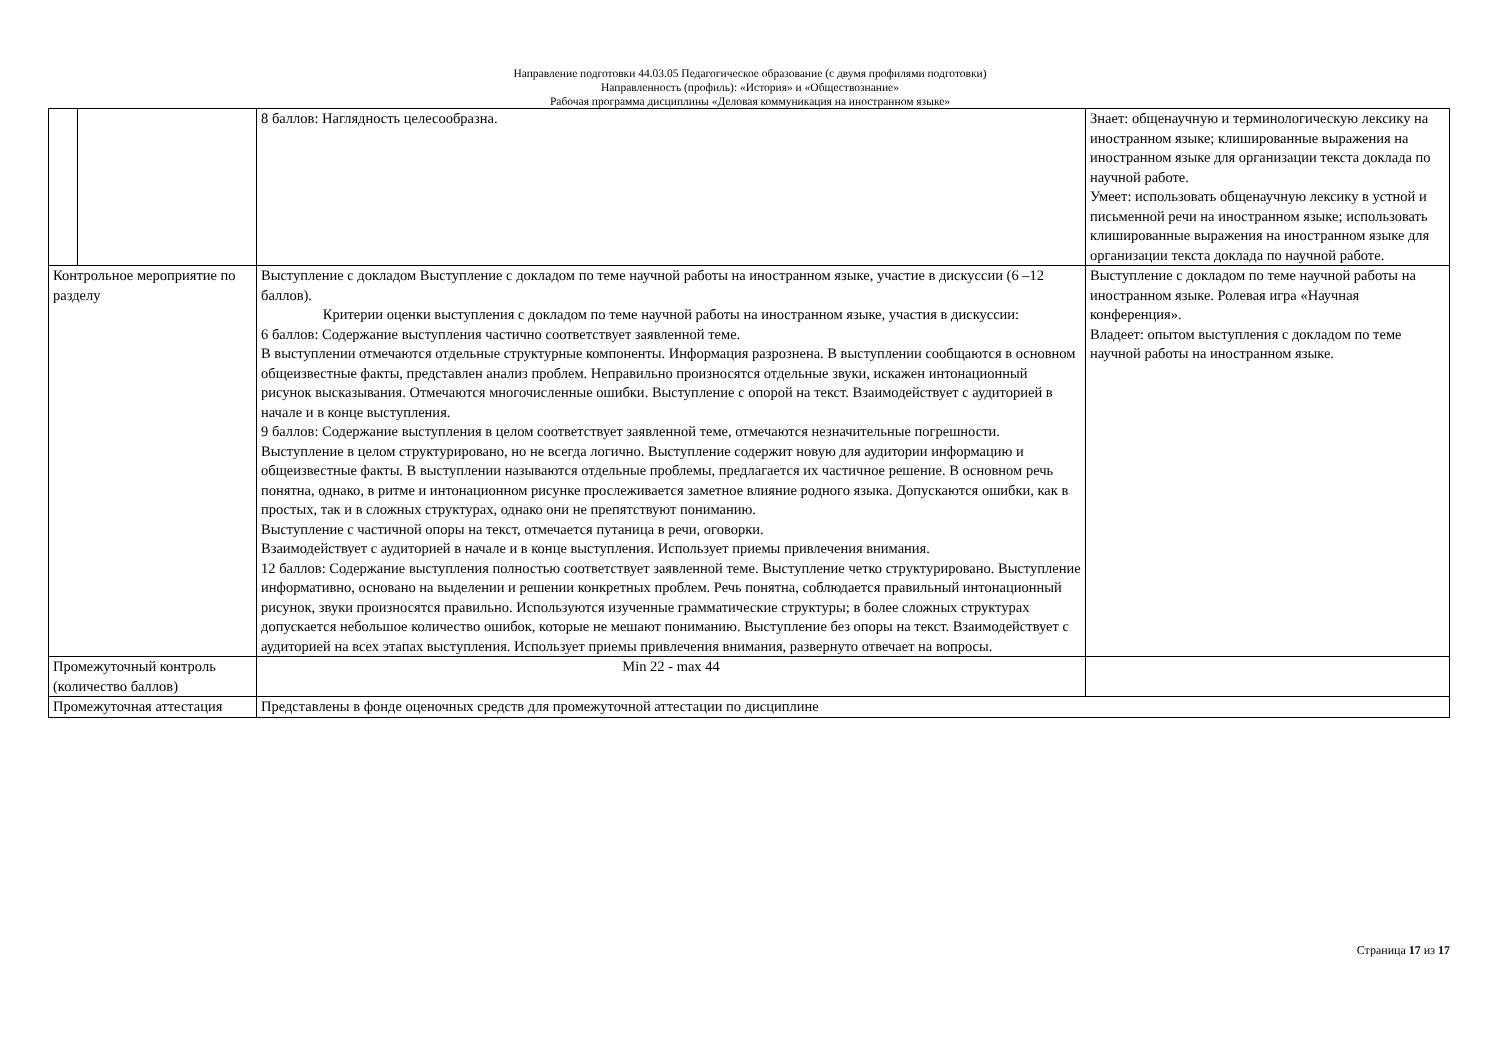Направление подготовки 44.03.05 Педагогическое образование (с двумя профилями подготовки)
Направленность (профиль): «История» и «Обществознание»
Рабочая программа дисциплины «Деловая коммуникация на иностранном языке»
| | | 8 баллов: Наглядность целесообразна. | Знает: общенаучную и терминологическую лексику на иностранном языке; клишированные выражения на иностранном языке для организации текста доклада по научной работе. Умеет: использовать общенаучную лексику в устной и письменной речи на иностранном языке; использовать клишированные выражения на иностранном языке для организации текста доклада по научной работе. |
| Контрольное мероприятие по разделу | | Выступление с докладом Выступление с докладом по теме научной работы на иностранном языке, участие в дискуссии (6 –12 баллов). Критерии оценки выступления с докладом по теме научной работы на иностранном языке, участия в дискуссии: 6 баллов: Содержание выступления частично соответствует заявленной теме. В выступлении отмечаются отдельные структурные компоненты. Информация разрозненa. В выступлении сообщаются в основном общеизвестные факты, представлен анализ проблем. Неправильно произносятся отдельные звуки, искажен интонационный рисунок высказывания. Отмечаются многочисленные ошибки. Выступление с опорой на текст. Взаимодействует с аудиторией в начале и в конце выступления. 9 баллов: Содержание выступления в целом соответствует заявленной теме, отмечаются незначительные погрешности. Выступление в целом структурировано, но не всегда логично. Выступление содержит новую для аудитории информацию и общеизвестные факты. В выступлении называются отдельные проблемы, предлагается их частичное решение. В основном речь понятна, однако, в ритме и интонационном рисунке прослеживается заметное влияние родного языка. Допускаются ошибки, как в простых, так и в сложных структурах, однако они не препятствуют пониманию. Выступление с частичной опоры на текст, отмечается путаница в речи, оговорки. Взаимодействует с аудиторией в начале и в конце выступления. Использует приемы привлечения внимания. 12 баллов: Содержание выступления полностью соответствует заявленной теме. Выступление четко структурировано. Выступление информативно, основано на выделении и решении конкретных проблем. Речь понятна, соблюдается правильный интонационный рисунок, звуки произносятся правильно. Используются изученные грамматические структуры; в более сложных структурах допускается небольшое количество ошибок, которые не мешают пониманию. Выступление без опоры на текст. Взаимодействует с аудиторией на всех этапах выступления. Использует приемы привлечения внимания, развернуто отвечает на вопросы. | Выступление с докладом по теме научной работы на иностранном языке. Ролевая игра «Научная конференция». Владеет: опытом выступления с докладом по теме научной работы на иностранном языке. |
| Промежуточный контроль (количество баллов) | | Min 22 - max 44 | |
| Промежуточная аттестация | | Представлены в фонде оценочных средств для промежуточной аттестации по дисциплине | |
Страница 17 из 17